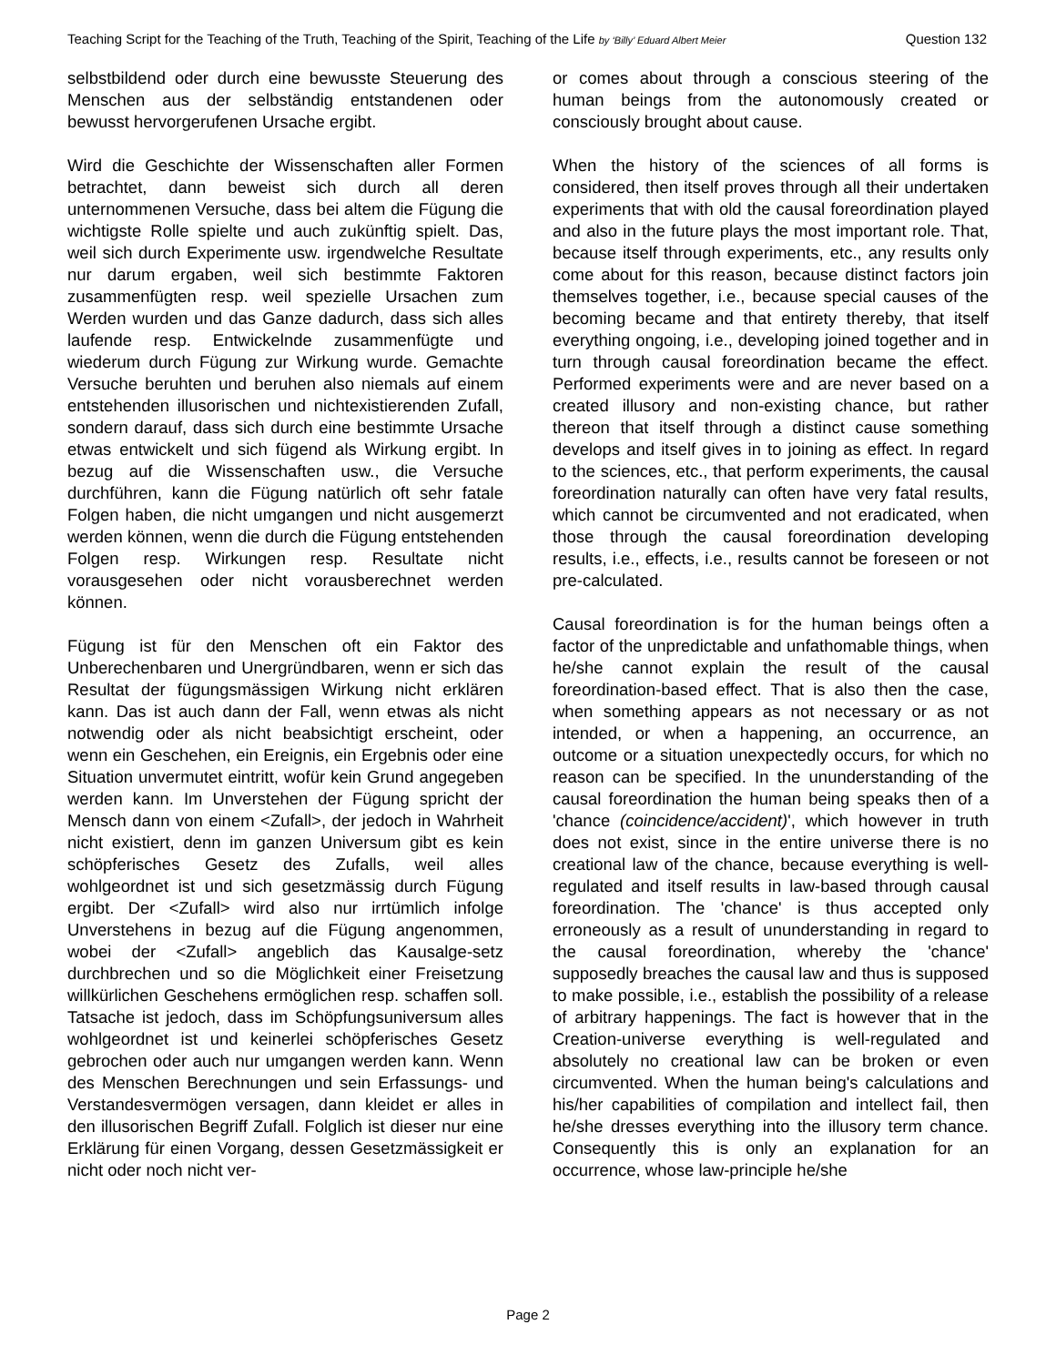Teaching Script for the Teaching of the Truth, Teaching of the Spirit, Teaching of the Life by ‘Billy’ Eduard Albert Meier Question 132
selbstbildend oder durch eine bewusste Steuerung des Menschen aus der selbständig entstandenen oder bewusst hervorgerufenen Ursache ergibt.
Wird die Geschichte der Wissenschaften aller Formen betrachtet, dann beweist sich durch all deren unternommenen Versuche, dass bei altem die Fügung die wichtigste Rolle spielte und auch zukünftig spielt. Das, weil sich durch Experimente usw. irgendwelche Resultate nur darum ergaben, weil sich bestimmte Faktoren zusammenfügten resp. weil spezielle Ursachen zum Werden wurden und das Ganze dadurch, dass sich alles laufende resp. Entwickelnde zusammenfügte und wiederum durch Fügung zur Wirkung wurde. Gemachte Versuche beruhten und beruhen also niemals auf einem entstehenden illusorischen und nichtexistierenden Zufall, sondern darauf, dass sich durch eine bestimmte Ursache etwas entwickelt und sich fügend als Wirkung ergibt. In bezug auf die Wissenschaften usw., die Versuche durchführen, kann die Fügung natürlich oft sehr fatale Folgen haben, die nicht umgangen und nicht ausgemerzt werden können, wenn die durch die Fügung entstehenden Folgen resp. Wirkungen resp. Resultate nicht vorausgesehen oder nicht vorausberechnet werden können.
Fügung ist für den Menschen oft ein Faktor des Unberechenbaren und Unergründbaren, wenn er sich das Resultat der fügungsmässigen Wirkung nicht erklären kann. Das ist auch dann der Fall, wenn etwas als nicht notwendig oder als nicht beabsichtigt erscheint, oder wenn ein Geschehen, ein Ereignis, ein Ergebnis oder eine Situation unvermutet eintritt, wofür kein Grund angegeben werden kann. Im Unverstehen der Fügung spricht der Mensch dann von einem <Zufall>, der jedoch in Wahrheit nicht existiert, denn im ganzen Universum gibt es kein schöpferisches Gesetz des Zufalls, weil alles wohlgeordnet ist und sich gesetzmässig durch Fügung ergibt. Der <Zufall> wird also nur irrtümlich infolge Unverstehens in bezug auf die Fügung angenommen, wobei der <Zufall> angeblich das Kausalge-setz durchbrechen und so die Möglichkeit einer Freisetzung willkürlichen Geschehens ermöglichen resp. schaffen soll. Tatsache ist jedoch, dass im Schöpfungsuniversum alles wohlgeordnet ist und keinerlei schöpferisches Gesetz gebrochen oder auch nur umgangen werden kann. Wenn des Menschen Berechnungen und sein Erfassungs- und Verstandesvermögen versagen, dann kleidet er alles in den illusorischen Begriff Zufall. Folglich ist dieser nur eine Erklärung für einen Vorgang, dessen Gesetzmässigkeit er nicht oder noch nicht ver-
or comes about through a conscious steering of the human beings from the autonomously created or consciously brought about cause.
When the history of the sciences of all forms is considered, then itself proves through all their undertaken experiments that with old the causal foreordination played and also in the future plays the most important role. That, because itself through experiments, etc., any results only come about for this reason, because distinct factors join themselves together, i.e., because special causes of the becoming became and that entirety thereby, that itself everything ongoing, i.e., developing joined together and in turn through causal foreordination became the effect. Performed experiments were and are never based on a created illusory and non-existing chance, but rather thereon that itself through a distinct cause something develops and itself gives in to joining as effect. In regard to the sciences, etc., that perform experiments, the causal foreordination naturally can often have very fatal results, which cannot be circumvented and not eradicated, when those through the causal foreordination developing results, i.e., effects, i.e., results cannot be foreseen or not pre-calculated.
Causal foreordination is for the human beings often a factor of the unpredictable and unfathomable things, when he/she cannot explain the result of the causal foreordination-based effect. That is also then the case, when something appears as not necessary or as not intended, or when a happening, an occurrence, an outcome or a situation unexpectedly occurs, for which no reason can be specified. In the ununderstanding of the causal foreordination the human being speaks then of a 'chance (coincidence/accident)', which however in truth does not exist, since in the entire universe there is no creational law of the chance, because everything is well-regulated and itself results in law-based through causal foreordination. The 'chance' is thus accepted only erroneously as a result of ununderstanding in regard to the causal foreordination, whereby the 'chance' supposedly breaches the causal law and thus is supposed to make possible, i.e., establish the possibility of a release of arbitrary happenings. The fact is however that in the Creation-universe everything is well-regulated and absolutely no creational law can be broken or even circumvented. When the human being's calculations and his/her capabilities of compilation and intellect fail, then he/she dresses everything into the illusory term chance. Consequently this is only an explanation for an occurrence, whose law-principle he/she
Page 2